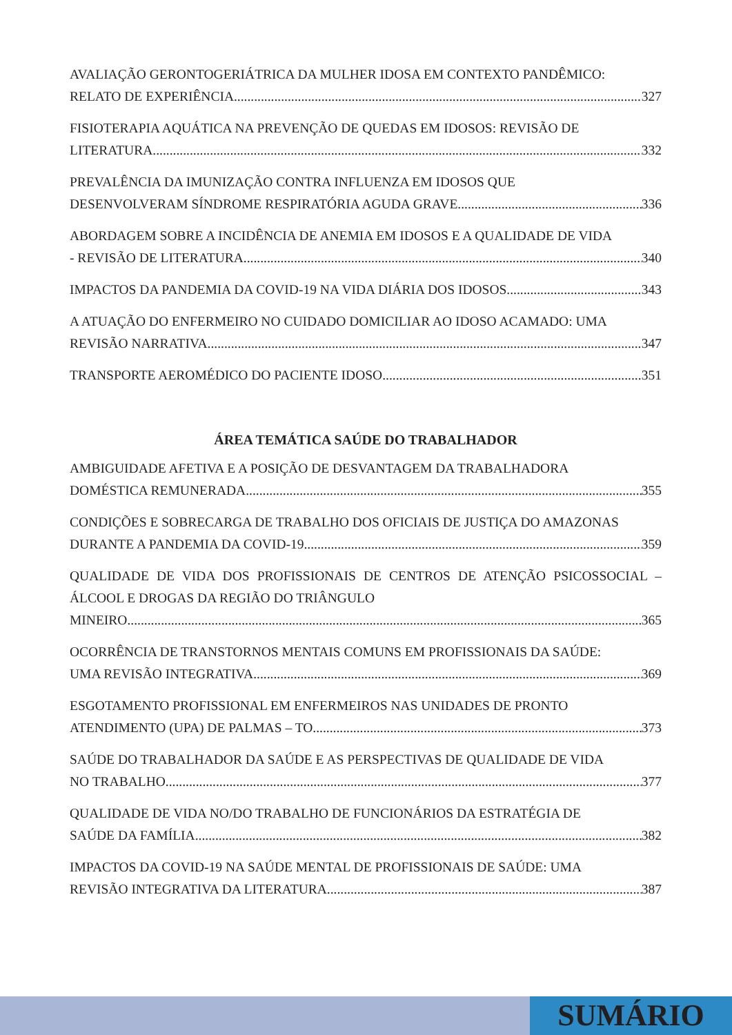AVALIAÇÃO GERONTOGERIÁTRICA DA MULHER IDOSA EM CONTEXTO PANDÊMICO:
RELATO DE EXPERIÊNCIA 327
FISIOTERAPIA AQUÁTICA NA PREVENÇÃO DE QUEDAS EM IDOSOS: REVISÃO DE
LITERATURA 332
PREVALÊNCIA DA IMUNIZAÇÃO CONTRA INFLUENZA EM IDOSOS QUE
DESENVOLVERAM SÍNDROME RESPIRATÓRIA AGUDA GRAVE 336
ABORDAGEM SOBRE A INCIDÊNCIA DE ANEMIA EM IDOSOS E A QUALIDADE DE VIDA
- REVISÃO DE LITERATURA 340
IMPACTOS DA PANDEMIA DA COVID-19 NA VIDA DIÁRIA DOS IDOSOS 343
A ATUAÇÃO DO ENFERMEIRO NO CUIDADO DOMICILIAR AO IDOSO ACAMADO: UMA
REVISÃO NARRATIVA 347
TRANSPORTE AEROMÉDICO DO PACIENTE IDOSO 351
ÁREA TEMÁTICA SAÚDE DO TRABALHADOR
AMBIGUIDADE AFETIVA E A POSIÇÃO DE DESVANTAGEM DA TRABALHADORA
DOMÉSTICA REMUNERADA 355
CONDIÇÕES E SOBRECARGA DE TRABALHO DOS OFICIAIS DE JUSTIÇA DO AMAZONAS
DURANTE A PANDEMIA DA COVID-19 359
QUALIDADE DE VIDA DOS PROFISSIONAIS DE CENTROS DE ATENÇÃO PSICOSSOCIAL – ÁLCOOL E DROGAS DA REGIÃO DO TRIÂNGULO
MINEIRO 365
OCORRÊNCIA DE TRANSTORNOS MENTAIS COMUNS EM PROFISSIONAIS DA SAÚDE:
UMA REVISÃO INTEGRATIVA 369
ESGOTAMENTO PROFISSIONAL EM ENFERMEIROS NAS UNIDADES DE PRONTO
ATENDIMENTO (UPA) DE PALMAS – TO 373
SAÚDE DO TRABALHADOR DA SAÚDE E AS PERSPECTIVAS DE QUALIDADE DE VIDA
NO TRABALHO 377
QUALIDADE DE VIDA NO/DO TRABALHO DE FUNCIONÁRIOS DA ESTRATÉGIA DE
SAÚDE DA FAMÍLIA 382
IMPACTOS DA COVID-19 NA SAÚDE MENTAL DE PROFISSIONAIS DE SAÚDE: UMA
REVISÃO INTEGRATIVA DA LITERATURA 387
SUMÁRIO